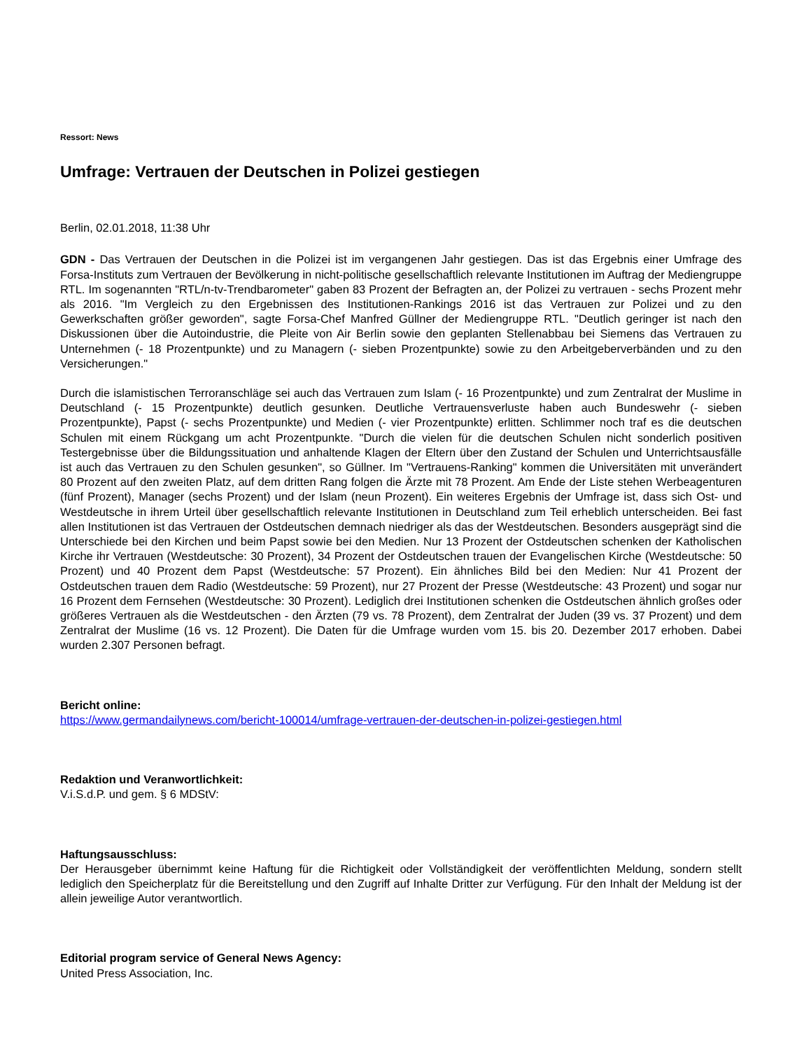Ressort: News
Umfrage: Vertrauen der Deutschen in Polizei gestiegen
Berlin, 02.01.2018, 11:38 Uhr
GDN - Das Vertrauen der Deutschen in die Polizei ist im vergangenen Jahr gestiegen. Das ist das Ergebnis einer Umfrage des Forsa-Instituts zum Vertrauen der Bevölkerung in nicht-politische gesellschaftlich relevante Institutionen im Auftrag der Mediengruppe RTL. Im sogenannten "RTL/n-tv-Trendbarometer" gaben 83 Prozent der Befragten an, der Polizei zu vertrauen - sechs Prozent mehr als 2016. "Im Vergleich zu den Ergebnissen des Institutionen-Rankings 2016 ist das Vertrauen zur Polizei und zu den Gewerkschaften größer geworden", sagte Forsa-Chef Manfred Güllner der Mediengruppe RTL. "Deutlich geringer ist nach den Diskussionen über die Autoindustrie, die Pleite von Air Berlin sowie den geplanten Stellenabbau bei Siemens das Vertrauen zu Unternehmen (- 18 Prozentpunkte) und zu Managern (- sieben Prozentpunkte) sowie zu den Arbeitgeberverbänden und zu den Versicherungen."
Durch die islamistischen Terroranschläge sei auch das Vertrauen zum Islam (- 16 Prozentpunkte) und zum Zentralrat der Muslime in Deutschland (- 15 Prozentpunkte) deutlich gesunken. Deutliche Vertrauensverluste haben auch Bundeswehr (- sieben Prozentpunkte), Papst (- sechs Prozentpunkte) und Medien (- vier Prozentpunkte) erlitten. Schlimmer noch traf es die deutschen Schulen mit einem Rückgang um acht Prozentpunkte. "Durch die vielen für die deutschen Schulen nicht sonderlich positiven Testergebnisse über die Bildungssituation und anhaltende Klagen der Eltern über den Zustand der Schulen und Unterrichtsausfälle ist auch das Vertrauen zu den Schulen gesunken", so Güllner. Im "Vertrauens-Ranking" kommen die Universitäten mit unverändert 80 Prozent auf den zweiten Platz, auf dem dritten Rang folgen die Ärzte mit 78 Prozent. Am Ende der Liste stehen Werbeagenturen (fünf Prozent), Manager (sechs Prozent) und der Islam (neun Prozent). Ein weiteres Ergebnis der Umfrage ist, dass sich Ost- und Westdeutsche in ihrem Urteil über gesellschaftlich relevante Institutionen in Deutschland zum Teil erheblich unterscheiden. Bei fast allen Institutionen ist das Vertrauen der Ostdeutschen demnach niedriger als das der Westdeutschen. Besonders ausgeprägt sind die Unterschiede bei den Kirchen und beim Papst sowie bei den Medien. Nur 13 Prozent der Ostdeutschen schenken der Katholischen Kirche ihr Vertrauen (Westdeutsche: 30 Prozent), 34 Prozent der Ostdeutschen trauen der Evangelischen Kirche (Westdeutsche: 50 Prozent) und 40 Prozent dem Papst (Westdeutsche: 57 Prozent). Ein ähnliches Bild bei den Medien: Nur 41 Prozent der Ostdeutschen trauen dem Radio (Westdeutsche: 59 Prozent), nur 27 Prozent der Presse (Westdeutsche: 43 Prozent) und sogar nur 16 Prozent dem Fernsehen (Westdeutsche: 30 Prozent). Lediglich drei Institutionen schenken die Ostdeutschen ähnlich großes oder größeres Vertrauen als die Westdeutschen - den Ärzten (79 vs. 78 Prozent), dem Zentralrat der Juden (39 vs. 37 Prozent) und dem Zentralrat der Muslime (16 vs. 12 Prozent). Die Daten für die Umfrage wurden vom 15. bis 20. Dezember 2017 erhoben. Dabei wurden 2.307 Personen befragt.
Bericht online:
https://www.germandailynews.com/bericht-100014/umfrage-vertrauen-der-deutschen-in-polizei-gestiegen.html
Redaktion und Veranwortlichkeit:
V.i.S.d.P. und gem. § 6 MDStV:
Haftungsausschluss:
Der Herausgeber übernimmt keine Haftung für die Richtigkeit oder Vollständigkeit der veröffentlichten Meldung, sondern stellt lediglich den Speicherplatz für die Bereitstellung und den Zugriff auf Inhalte Dritter zur Verfügung. Für den Inhalt der Meldung ist der allein jeweilige Autor verantwortlich.
Editorial program service of General News Agency:
United Press Association, Inc.